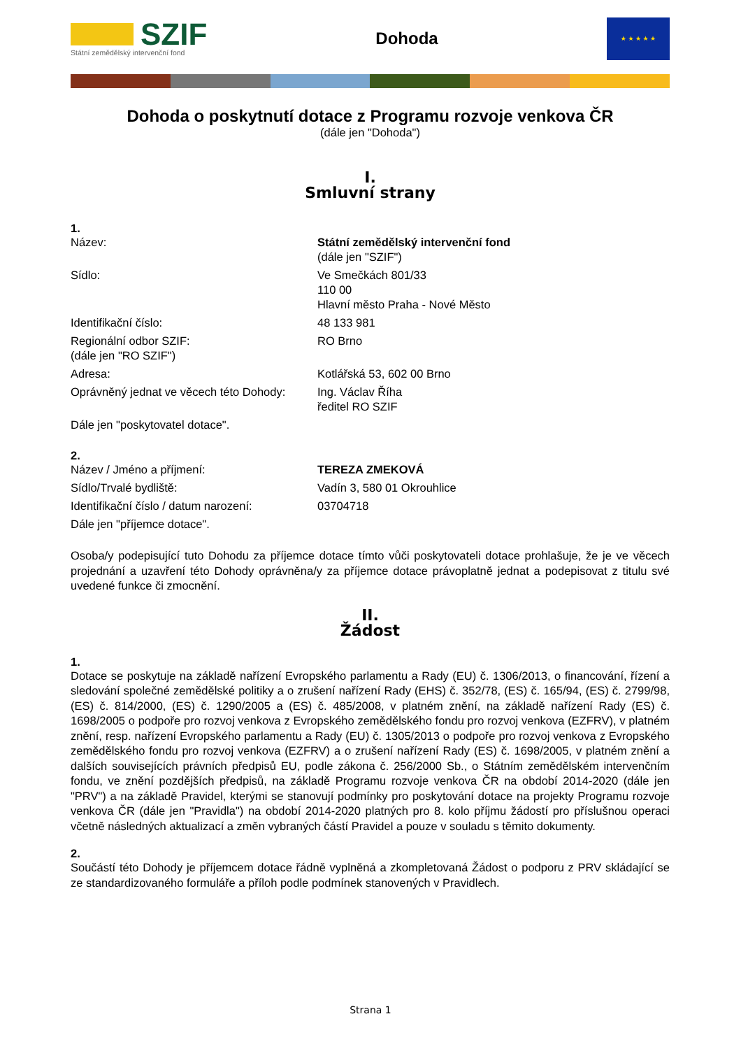SZIF
Státní zemědělský intervenční fond
Dohoda
★ ★ ★ ★ ★
Dohoda o poskytnutí dotace z Programu rozvoje venkova ČR
(dále jen "Dohoda")
I.
Smluvní strany
1.
Název: Státní zemědělský intervenční fond
(dále jen "SZIF")
Sídlo: Ve Smečkách 801/33
110 00
Hlavní město Praha - Nové Město
Identifikační číslo: 48 133 981
Regionální odbor SZIF:
(dále jen "RO SZIF")
RO Brno
Adresa: Kotlářská 53, 602 00 Brno
Oprávněný jednat ve věcech této Dohody:
Ing. Václav Říha
ředitel RO SZIF
Dále jen "poskytovatel dotace".
2.
Název / Jméno a příjmení: TEREZA ZMEKOVÁ
Sídlo/Trvalé bydliště: Vadín 3, 580 01 Okrouhlice
Identifikační číslo / datum narození:
03704718
Dále jen "příjemce dotace".
Osoba/y podepisující tuto Dohodu za příjemce dotace tímto vůči poskytovateli dotace prohlašuje, že je ve věcech projednání a uzavření této Dohody oprávněna/y za příjemce dotace právoplatně jednat a podepisovat z titulu své uvedené funkce či zmocnění.
II.
Žádost
1.
Dotace se poskytuje na základě nařízení Evropského parlamentu a Rady (EU) č. 1306/2013, o financování, řízení a sledování společné zemědělské politiky a o zrušení nařízení Rady (EHS) č. 352/78, (ES) č. 165/94, (ES) č. 2799/98, (ES) č. 814/2000, (ES) č. 1290/2005 a (ES) č. 485/2008, v platném znění, na základě nařízení Rady (ES) č. 1698/2005 o podpoře pro rozvoj venkova z Evropského zemědělského fondu pro rozvoj venkova (EZFRV), v platném znění, resp. nařízení Evropského parlamentu a Rady (EU) č. 1305/2013 o podpoře pro rozvoj venkova z Evropského zemědělského fondu pro rozvoj venkova (EZFRV) a o zrušení nařízení Rady (ES) č. 1698/2005, v platném znění a dalších souvisejících právních předpisů EU, podle zákona č. 256/2000 Sb., o Státním zemědělském intervenčním fondu, ve znění pozdějších předpisů, na základě Programu rozvoje venkova ČR na období 2014-2020 (dále jen "PRV") a na základě Pravidel, kterými se stanovují podmínky pro poskytování dotace na projekty Programu rozvoje venkova ČR (dále jen "Pravidla") na období 2014-2020 platných pro 8. kolo příjmu žádostí pro příslušnou operaci včetně následných aktualizací a změn vybraných částí Pravidel a pouze v souladu s těmito dokumenty.
2.
Součástí této Dohody je příjemcem dotace řádně vyplněná a zkompletovaná Žádost o podporu z PRV skládající se ze standardizovaného formuláře a příloh podle podmínek stanovených v Pravidlech.
Strana 1